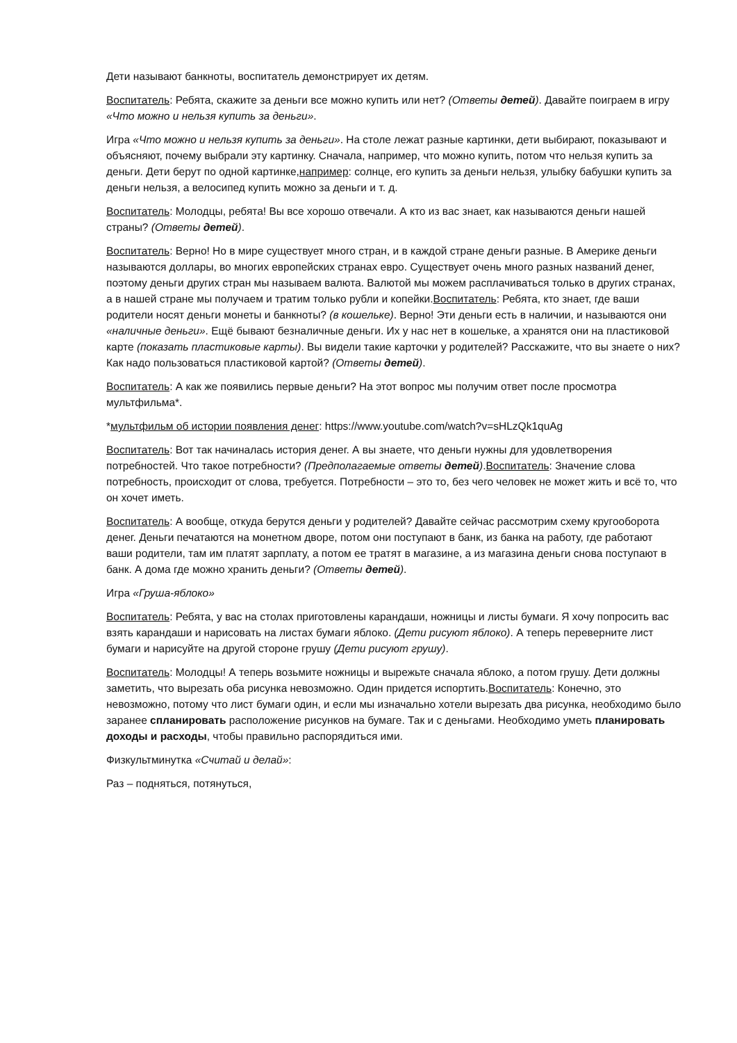Дети называют банкноты, воспитатель демонстрирует их детям.
Воспитатель: Ребята, скажите за деньги все можно купить или нет? (Ответы детей). Давайте поиграем в игру «Что можно и нельзя купить за деньги».
Игра «Что можно и нельзя купить за деньги». На столе лежат разные картинки, дети выбирают, показывают и объясняют, почему выбрали эту картинку. Сначала, например, что можно купить, потом что нельзя купить за деньги. Дети берут по одной картинке,например: солнце, его купить за деньги нельзя, улыбку бабушки купить за деньги нельзя, а велосипед купить можно за деньги и т. д.
Воспитатель: Молодцы, ребята! Вы все хорошо отвечали. А кто из вас знает, как называются деньги нашей страны? (Ответы детей).
Воспитатель: Верно! Но в мире существует много стран, и в каждой стране деньги разные. В Америке деньги называются доллары, во многих европейских странах евро. Существует очень много разных названий денег, поэтому деньги других стран мы называем валюта. Валютой мы можем расплачиваться только в других странах, а в нашей стране мы получаем и тратим только рубли и копейки.Воспитатель: Ребята, кто знает, где ваши родители носят деньги монеты и банкноты? (в кошельке). Верно! Эти деньги есть в наличии, и называются они «наличные деньги». Ещё бывают безналичные деньги. Их у нас нет в кошельке, а хранятся они на пластиковой карте (показать пластиковые карты). Вы видели такие карточки у родителей? Расскажите, что вы знаете о них? Как надо пользоваться пластиковой картой? (Ответы детей).
Воспитатель: А как же появились первые деньги? На этот вопрос мы получим ответ после просмотра мультфильма*.
*мультфильм об истории появления денег: https://www.youtube.com/watch?v=sHLzQk1quAg
Воспитатель: Вот так начиналась история денег. А вы знаете, что деньги нужны для удовлетворения потребностей. Что такое потребности? (Предполагаемые ответы детей).Воспитатель: Значение слова потребность, происходит от слова, требуется. Потребности – это то, без чего человек не может жить и всё то, что он хочет иметь.
Воспитатель: А вообще, откуда берутся деньги у родителей? Давайте сейчас рассмотрим схему кругооборота денег. Деньги печатаются на монетном дворе, потом они поступают в банк, из банка на работу, где работают ваши родители, там им платят зарплату, а потом ее тратят в магазине, а из магазина деньги снова поступают в банк. А дома где можно хранить деньги? (Ответы детей).
Игра «Груша-яблоко»
Воспитатель: Ребята, у вас на столах приготовлены карандаши, ножницы и листы бумаги. Я хочу попросить вас взять карандаши и нарисовать на листах бумаги яблоко. (Дети рисуют яблоко). А теперь переверните лист бумаги и нарисуйте на другой стороне грушу (Дети рисуют грушу).
Воспитатель: Молодцы! А теперь возьмите ножницы и вырежьте сначала яблоко, а потом грушу. Дети должны заметить, что вырезать оба рисунка невозможно. Один придется испортить.Воспитатель: Конечно, это невозможно, потому что лист бумаги один, и если мы изначально хотели вырезать два рисунка, необходимо было заранее спланировать расположение рисунков на бумаге. Так и с деньгами. Необходимо уметь планировать доходы и расходы, чтобы правильно распорядиться ими.
Физкультминутка «Считай и делай»:
Раз – подняться, потянуться,